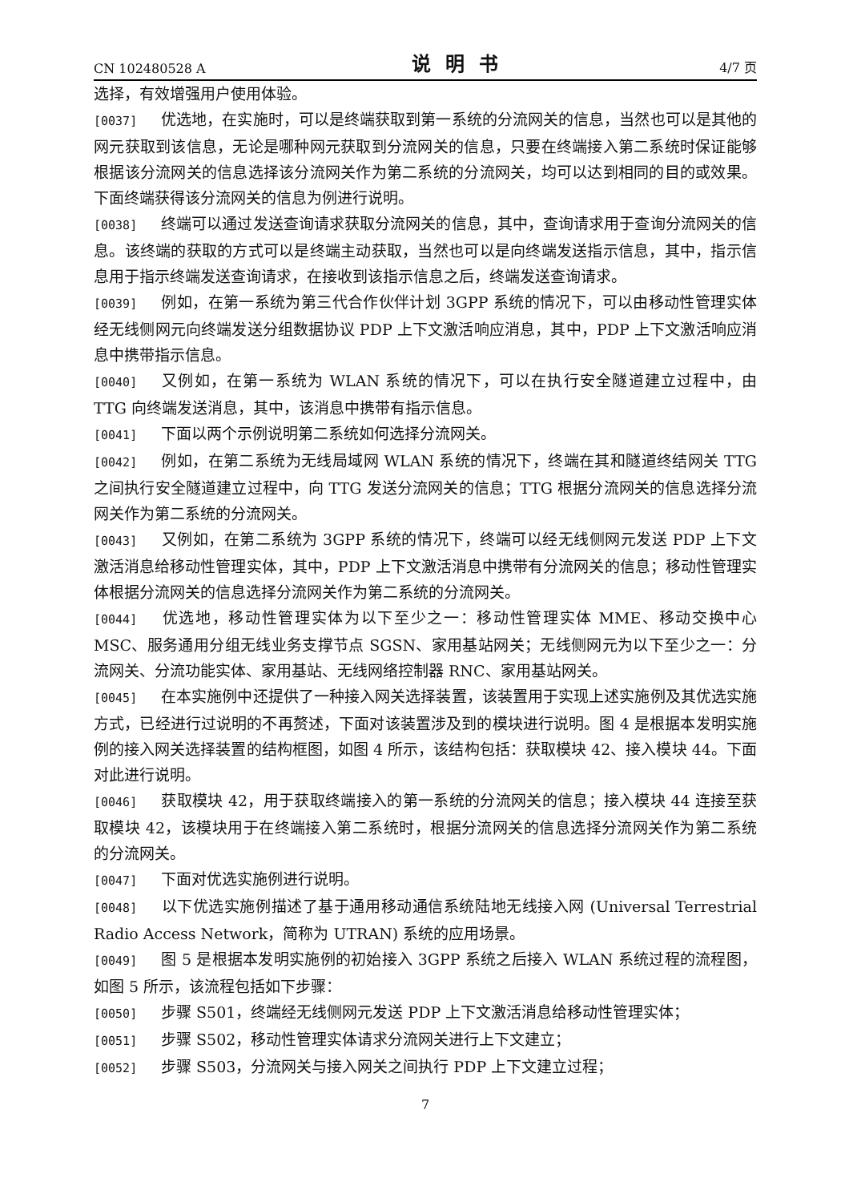CN 102480528 A 说明书 4/7 页
选择，有效增强用户使用体验。
[0037] 优选地，在实施时，可以是终端获取到第一系统的分流网关的信息，当然也可以是其他的网元获取到该信息，无论是哪种网元获取到分流网关的信息，只要在终端接入第二系统时保证能够根据该分流网关的信息选择该分流网关作为第二系统的分流网关，均可以达到相同的目的或效果。下面终端获得该分流网关的信息为例进行说明。
[0038] 终端可以通过发送查询请求获取分流网关的信息，其中，查询请求用于查询分流网关的信息。该终端的获取的方式可以是终端主动获取，当然也可以是向终端发送指示信息，其中，指示信息用于指示终端发送查询请求，在接收到该指示信息之后，终端发送查询请求。
[0039] 例如，在第一系统为第三代合作伙伴计划 3GPP 系统的情况下，可以由移动性管理实体经无线侧网元向终端发送分组数据协议 PDP 上下文激活响应消息，其中，PDP 上下文激活响应消息中携带指示信息。
[0040] 又例如，在第一系统为 WLAN 系统的情况下，可以在执行安全隧道建立过程中，由 TTG 向终端发送消息，其中，该消息中携带有指示信息。
[0041] 下面以两个示例说明第二系统如何选择分流网关。
[0042] 例如，在第二系统为无线局域网 WLAN 系统的情况下，终端在其和隧道终结网关 TTG 之间执行安全隧道建立过程中，向 TTG 发送分流网关的信息；TTG 根据分流网关的信息选择分流网关作为第二系统的分流网关。
[0043] 又例如，在第二系统为 3GPP 系统的情况下，终端可以经无线侧网元发送 PDP 上下文激活消息给移动性管理实体，其中，PDP 上下文激活消息中携带有分流网关的信息；移动性管理实体根据分流网关的信息选择分流网关作为第二系统的分流网关。
[0044] 优选地，移动性管理实体为以下至少之一：移动性管理实体 MME、移动交换中心 MSC、服务通用分组无线业务支撑节点 SGSN、家用基站网关；无线侧网元为以下至少之一：分流网关、分流功能实体、家用基站、无线网络控制器 RNC、家用基站网关。
[0045] 在本实施例中还提供了一种接入网关选择装置，该装置用于实现上述实施例及其优选实施方式，已经进行过说明的不再赘述，下面对该装置涉及到的模块进行说明。图 4 是根据本发明实施例的接入网关选择装置的结构框图，如图 4 所示，该结构包括：获取模块 42、接入模块 44。下面对此进行说明。
[0046] 获取模块 42，用于获取终端接入的第一系统的分流网关的信息；接入模块 44 连接至获取模块 42，该模块用于在终端接入第二系统时，根据分流网关的信息选择分流网关作为第二系统的分流网关。
[0047] 下面对优选实施例进行说明。
[0048] 以下优选实施例描述了基于通用移动通信系统陆地无线接入网 (Universal Terrestrial Radio Access Network，简称为 UTRAN) 系统的应用场景。
[0049] 图 5 是根据本发明实施例的初始接入 3GPP 系统之后接入 WLAN 系统过程的流程图，如图 5 所示，该流程包括如下步骤：
[0050] 步骤 S501，终端经无线侧网元发送 PDP 上下文激活消息给移动性管理实体；
[0051] 步骤 S502，移动性管理实体请求分流网关进行上下文建立；
[0052] 步骤 S503，分流网关与接入网关之间执行 PDP 上下文建立过程；
7